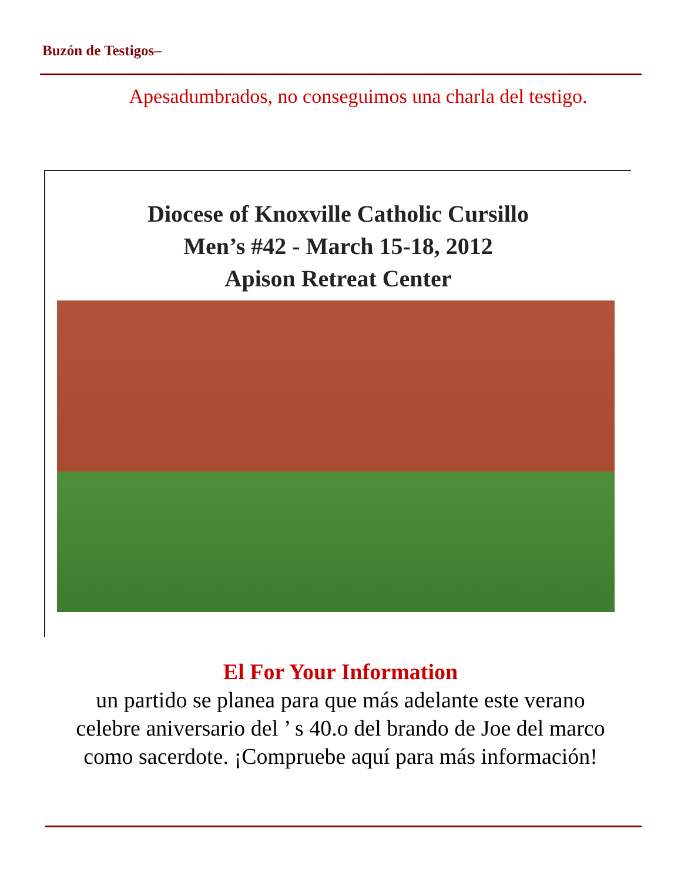Buzón de Testigos–
Apesadumbrados, no conseguimos una charla del testigo.
Diocese of Knoxville Catholic Cursillo
Men’s #42 - March 15-18, 2012
Apison Retreat Center
El For Your Information
un partido se planea para que más adelante este verano
celebre aniversario del ’ s 40.o del brando de Joe del marco
como sacerdote. ¡Compruebe aquí para más información!